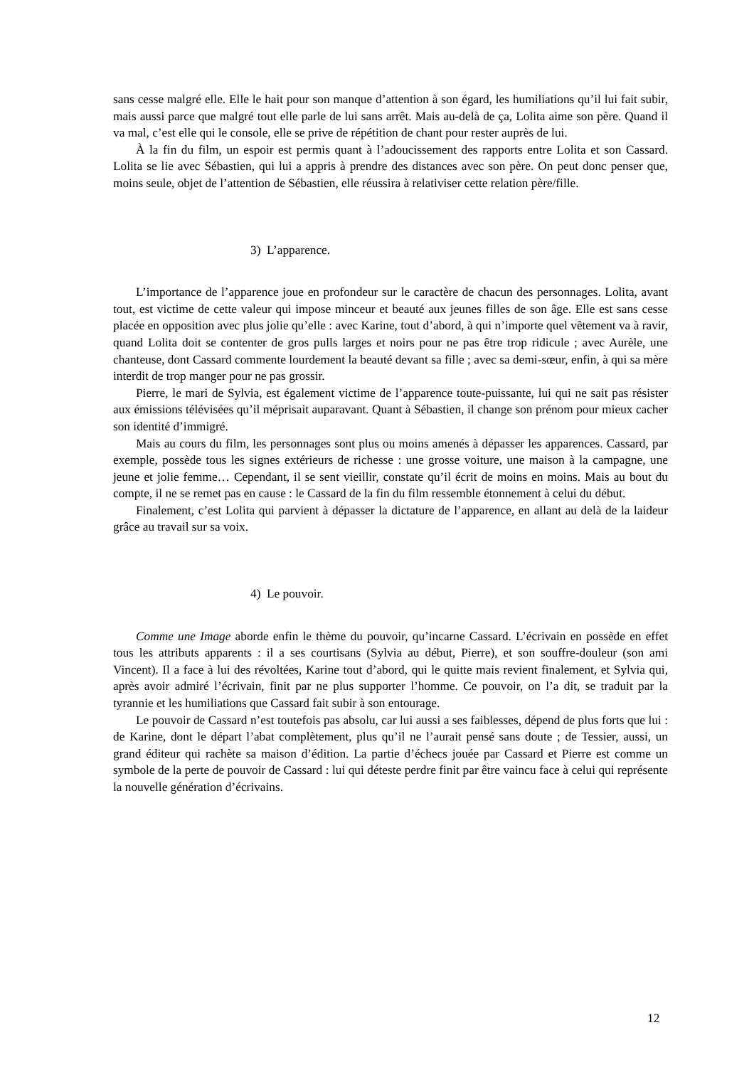sans cesse malgré elle. Elle le hait pour son manque d’attention à son égard, les humiliations qu’il lui fait subir, mais aussi parce que malgré tout elle parle de lui sans arrêt. Mais au-delà de ça, Lolita aime son père. Quand il va mal, c’est elle qui le console, elle se prive de répétition de chant pour rester auprès de lui.
À la fin du film, un espoir est permis quant à l’adoucissement des rapports entre Lolita et son Cassard. Lolita se lie avec Sébastien, qui lui a appris à prendre des distances avec son père. On peut donc penser que, moins seule, objet de l’attention de Sébastien, elle réussira à relativiser cette relation père/fille.
3) L’apparence.
L’importance de l’apparence joue en profondeur sur le caractère de chacun des personnages. Lolita, avant tout, est victime de cette valeur qui impose minceur et beauté aux jeunes filles de son âge. Elle est sans cesse placée en opposition avec plus jolie qu’elle : avec Karine, tout d’abord, à qui n’importe quel vêtement va à ravir, quand Lolita doit se contenter de gros pulls larges et noirs pour ne pas être trop ridicule ; avec Aurèle, une chanteuse, dont Cassard commente lourdement la beauté devant sa fille ; avec sa demi-sœur, enfin, à qui sa mère interdit de trop manger pour ne pas grossir.
Pierre, le mari de Sylvia, est également victime de l’apparence toute-puissante, lui qui ne sait pas résister aux émissions télévisées qu’il méprisait auparavant. Quant à Sébastien, il change son prénom pour mieux cacher son identité d’immigré.
Mais au cours du film, les personnages sont plus ou moins amenés à dépasser les apparences. Cassard, par exemple, possède tous les signes extérieurs de richesse : une grosse voiture, une maison à la campagne, une jeune et jolie femme… Cependant, il se sent vieillir, constate qu’il écrit de moins en moins. Mais au bout du compte, il ne se remet pas en cause : le Cassard de la fin du film ressemble étonnement à celui du début.
Finalement, c’est Lolita qui parvient à dépasser la dictature de l’apparence, en allant au delà de la laideur grâce au travail sur sa voix.
4) Le pouvoir.
Comme une Image aborde enfin le thème du pouvoir, qu’incarne Cassard. L’écrivain en possède en effet tous les attributs apparents : il a ses courtisans (Sylvia au début, Pierre), et son souffre-douleur (son ami Vincent). Il a face à lui des révoltées, Karine tout d’abord, qui le quitte mais revient finalement, et Sylvia qui, après avoir admiré l’écrivain, finit par ne plus supporter l’homme. Ce pouvoir, on l’a dit, se traduit par la tyrannie et les humiliations que Cassard fait subir à son entourage.
Le pouvoir de Cassard n’est toutefois pas absolu, car lui aussi a ses faiblesses, dépend de plus forts que lui : de Karine, dont le départ l’abat complètement, plus qu’il ne l’aurait pensé sans doute ; de Tessier, aussi, un grand éditeur qui rachète sa maison d’édition. La partie d’échecs jouée par Cassard et Pierre est comme un symbole de la perte de pouvoir de Cassard : lui qui déteste perdre finit par être vaincu face à celui qui représente la nouvelle génération d’écrivains.
12